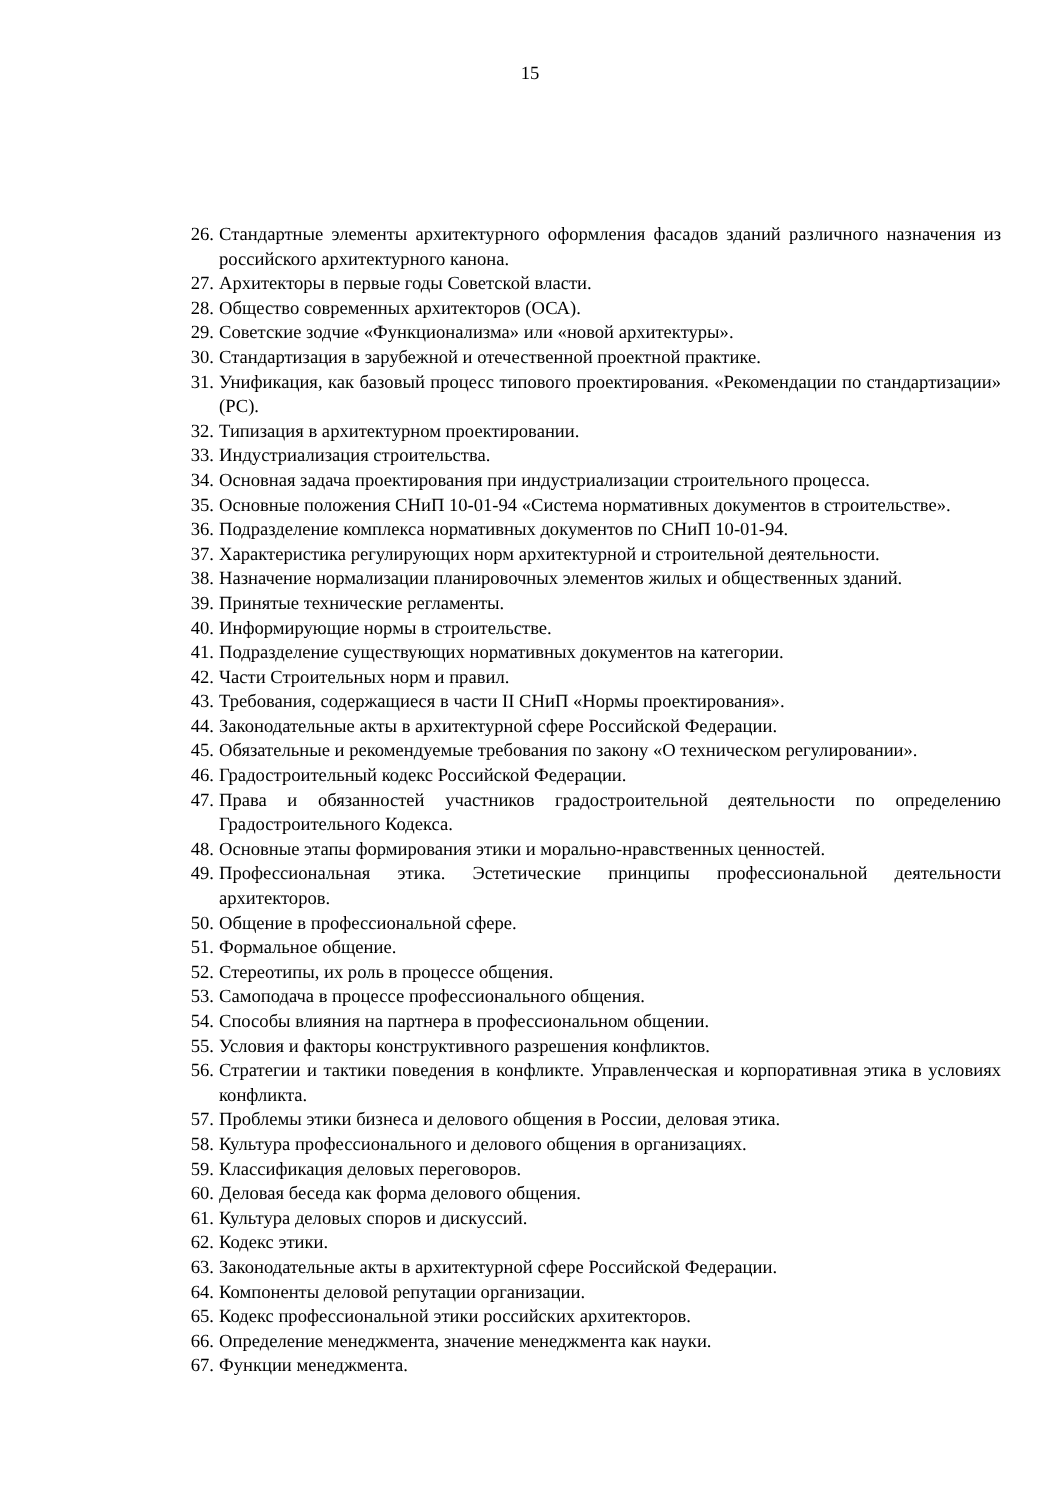15
26. Стандартные элементы архитектурного оформления фасадов зданий различного на­значения из российского архитектурного канона.
27. Архитекторы в первые годы Советской власти.
28. Общество современных архитекторов (ОСА).
29. Советские зодчие «Функционализма» или «новой архитектуры».
30. Стандартизация в зарубежной и отечественной проектной практике.
31. Унификация, как базовый процесс типового проектирования. «Рекомендации по стандартизации» (РС).
32. Типизация в архитектурном проектировании.
33. Индустриализация строительства.
34. Основная задача проектирования при индустриализации строительного процесса.
35. Основные положения СНиП 10-01-94 «Система нормативных документов в строи­тельстве».
36. Подразделение комплекса нормативных документов по СНиП 10-01-94.
37. Характеристика регулирующих норм архитектурной и строительной деятельности.
38. Назначение нормализации планировочных элементов жилых и общественных зда­ний.
39. Принятые технические регламенты.
40. Информирующие нормы в строительстве.
41. Подразделение существующих нормативных документов на категории.
42. Части Строительных норм и правил.
43. Требования, содержащиеся в части II СНиП «Нормы проектирования».
44. Законодательные акты в архитектурной сфере Российской Федерации.
45. Обязательные и рекомендуемые требования по закону «О техническом регулирова­нии».
46. Градостроительный кодекс Российской Федерации.
47. Права и обязанностей участников градостроительной деятельности по определению Градостроительного Кодекса.
48. Основные этапы формирования этики и морально-нравственных ценностей.
49. Профессиональная этика. Эстетические принципы профессиональной деятельности архитекторов.
50. Общение в профессиональной сфере.
51. Формальное общение.
52. Стереотипы, их роль в процессе общения.
53. Самоподача в процессе профессионального общения.
54. Способы влияния на партнера в профессиональном общении.
55. Условия и факторы конструктивного разрешения конфликтов.
56. Стратегии и тактики поведения в конфликте. Управленческая и корпоративная этика в условиях конфликта.
57. Проблемы этики бизнеса и делового общения в России, деловая этика.
58. Культура профессионального и делового общения в организациях.
59. Классификация деловых переговоров.
60. Деловая беседа как форма делового общения.
61. Культура деловых споров и дискуссий.
62. Кодекс этики.
63. Законодательные акты в архитектурной сфере Российской Федерации.
64. Компоненты деловой репутации организации.
65. Кодекс профессиональной этики российских архитекторов.
66. Определение менеджмента, значение менеджмента как науки.
67. Функции менеджмента.